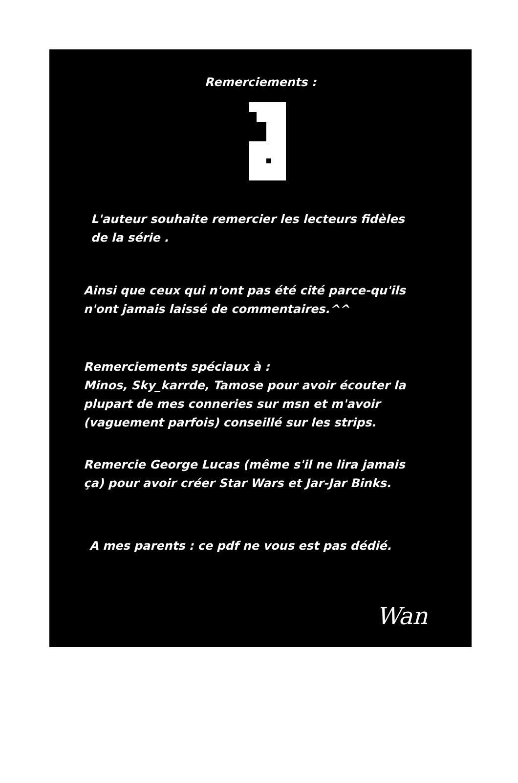Remerciements :
L'auteur souhaite remercier les lecteurs fidèles
de la série .
Ainsi que ceux qui n'ont pas été cité parce-qu'ils
n'ont jamais laissé de commentaires.^^
Remerciements spéciaux à :
Minos, Sky_karrde, Tamose pour avoir écouter la
plupart de mes conneries sur msn et m'avoir
(vaguement parfois) conseillé sur les strips.
Remercie George Lucas (même s'il ne lira jamais
ça) pour avoir créer Star Wars et Jar-Jar Binks.
A mes parents : ce pdf ne vous est pas dédié.
Wan